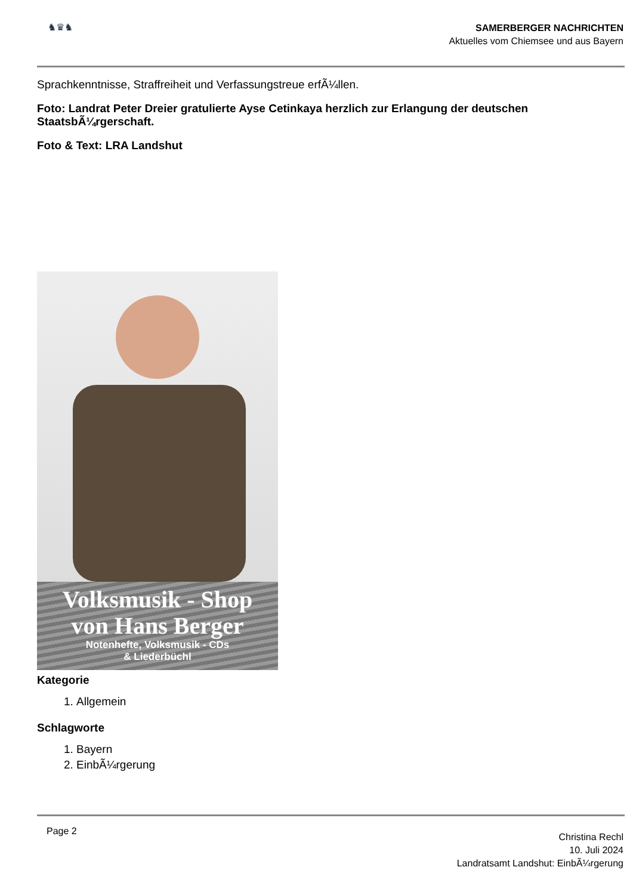♞♛♞
SAMERBERGER NACHRICHTEN
Aktuelles vom Chiemsee und aus Bayern
Sprachkenntnisse, Straffreiheit und Verfassungstreue erfÃ¼llen.
Foto: Landrat Peter Dreier gratulierte Ayse Cetinkaya herzlich zur Erlangung der deutschen StaatsbÃ¼rgerschaft.
Foto & Text: LRA Landshut
Volksmusik - Shop
von Hans Berger
Notenhefte, Volksmusik - CDs
& Liederbüchl
Kategorie
1. Allgemein
Schlagworte
1. Bayern
2. EinbÃ¼rgerung
Page 2
Christina Rechl
10. Juli 2024
Landratsamt Landshut: EinbÃ¼rgerung